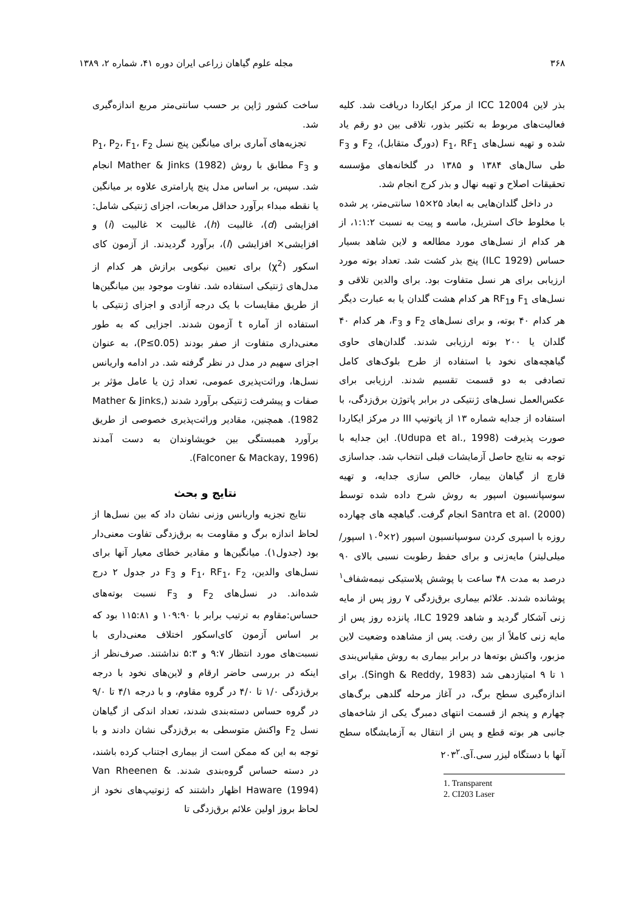۳۶۸ مجله علوم گیاهان زراعی ایران دوره ۴۱، شماره ۲، ۱۳۸۹
بذر لاین ICC 12004 از مرکز ایکاردا دریافت شد. کلیه فعالیت‌های مربوط به تکثیر بذور، تلاقی بین دو رقم یاد شده و تهیه نسل‌های F<sub>1</sub>، RF<sub>1</sub> (دورگ متقابل)، F<sub>2</sub> و F<sub>3</sub> طی سال‌های ۱۳۸۴ و ۱۳۸۵ در گلخانه‌های مؤسسه تحقیقات اصلاح و تهیه نهال و بذر کرج انجام شد.
در داخل گلدان‌هایی به ابعاد ۲۵×۱۵ سانتی‌متر، پر شده با مخلوط خاک استریل، ماسه و پیت به نسبت ۱:۱:۲، از هر کدام از نسل‌های مورد مطالعه و لاین شاهد بسیار حساس (ILC 1929) پنج بذر کشت شد. تعداد بوته مورد ارزیابی برای هر نسل متفاوت بود. برای والدین تلاقی و نسل‌های F<sub>1</sub> وRF<sub>1</sub> هر کدام هشت گلدان یا به عبارت دیگر هر کدام ۴۰ بوته، و برای نسل‌های F<sub>2</sub> و F<sub>3</sub>، هر کدام ۴۰ گلدان یا ۲۰۰ بوته ارزیابی شدند. گلدان‌های حاوی گیاهچه‌های نخود با استفاده از طرح بلوک‌های کامل تصادفی به دو قسمت تقسیم شدند. ارزیابی برای عکس‌العمل نسل‌های ژنتیکی در برابر پاتوژن برق‌زدگی، با استفاده از جدایه شماره ۱۳ از پاتوتیپ III در مرکز ایکاردا صورت پذیرفت (Udupa et al., 1998). این جدایه با توجه به نتایج حاصل آزمایشات قبلی انتخاب شد. جداسازی قارچ از گیاهان بیمار، خالص سازی جدایه، و تهیه سوسپانسیون اسپور به روش شرح داده شده توسط Santra et al. (2000) انجام گرفت. گیاهچه های چهارده روزه با اسپری کردن سوسپانسیون اسپور (۲×۱۰<sup>۵</sup> اسپور/ میلی‌لیتر) مایه‌زنی و برای حفظ رطوبت نسبی بالای ۹۰ درصد به مدت ۴۸ ساعت با پوشش پلاستیکی نیمه‌شفاف<sup>۱</sup> پوشانده شدند. علائم بیماری برق‌زدگی ۷ روز پس از مایه زنی آشکار گردید و شاهد ILC 1929، پانزده روز پس از مایه زنی کاملاً از بین رفت. پس از مشاهده وضعیت لاین مزبور، واکنش بوته‌ها در برابر بیماری به روش مقیاس‌بندی ۱ تا ۹ امتیازدهی شد (Singh & Reddy, 1983). برای اندازه‌گیری سطح برگ، در آغاز مرحله گلدهی برگ‌های چهارم و پنجم از قسمت انتهای دمبرگ یکی از شاخه‌های جانبی هر بوته قطع و پس از انتقال به آزمایشگاه سطح آنها با دستگاه لیزر سی.آی.۲۰۳<sup>۲</sup>
1. Transparent
2. CI203 Laser
ساخت کشور ژاپن بر حسب سانتی‌متر مربع اندازه‌گیری شد.
تجزیه‌های آماری برای میانگین پنج نسل P<sub>1</sub>، P<sub>2</sub>، F<sub>1</sub>، F<sub>2</sub> و F<sub>3</sub> مطابق با روش Mather & Jinks (1982) انجام شد. سپس، بر اساس مدل پنج پارامتری علاوه بر میانگین یا نقطه مبداء برآورد حداقل مربعات، اجزای ژنتیکی شامل: افزایشی (d)، غالبیت (h)، غالبیت × غالبیت (i) و افزایشی× افزایشی (l)، برآورد گردیدند. از آزمون کای اسکور (χ<sup>2</sup>) برای تعیین نیکویی برازش هر کدام از مدل‌های ژنتیکی استفاده شد. تفاوت موجود بین میانگین‌ها از طریق مقایسات با یک درجه آزادی و اجزای ژنتیکی با استفاده از آماره t آزمون شدند. اجزایی که به طور معنی‌داری متفاوت از صفر بودند (P≤0.05)، به عنوان اجزای سهیم در مدل در نظر گرفته شد. در ادامه واریانس نسل‌ها، وراثت‌پذیری عمومی، تعداد ژن یا عامل مؤثر بر صفات و پیشرفت ژنتیکی برآورد شدند (Mather & Jinks, 1982). همچنین، مقادیر وراثت‌پذیری خصوصی از طریق برآورد همبستگی بین خویشاوندان به دست آمدند (Falconer & Mackay, 1996).
نتایج و بحث
نتایج تجزیه واریانس وزنی نشان داد که بین نسل‌ها از لحاظ اندازه برگ و مقاومت به برق‌زدگی تفاوت معنی‌دار بود (جدول۱). میانگین‌ها و مقادیر خطای معیار آنها برای نسل‌های والدین، F<sub>1</sub>، RF<sub>1</sub>، F<sub>2</sub> و F<sub>3</sub> در جدول ۲ درج شده‌اند. در نسل‌های F<sub>2</sub> و F<sub>3</sub> نسبت بوته‌های حساس:مقاوم به ترتیب برابر با ۱۰۹:۹۰ و ۱۱۵:۸۱ بود که بر اساس آزمون کای‌اسکور اختلاف معنی‌داری با نسبت‌های مورد انتظار ۹:۷ و ۵:۳ نداشتند. صرف‌نظر از اینکه در بررسی حاضر ارقام و لاین‌های نخود با درجه برق‌زدگی ۱/۰ تا ۴/۰ در گروه مقاوم، و با درجه ۴/۱ تا ۹/۰ در گروه حساس دسته‌بندی شدند، تعداد اندکی از گیاهان نسل F<sub>2</sub> واکنش متوسطی به برق‌زدگی نشان دادند و با توجه به این که ممکن است از بیماری اجتناب کرده باشند، در دسته حساس گروه‌بندی شدند. Van Rheenen & Haware (1994) اظهار داشتند که ژنوتیپ‌های نخود از لحاظ بروز اولین علائم برق‌زدگی تا